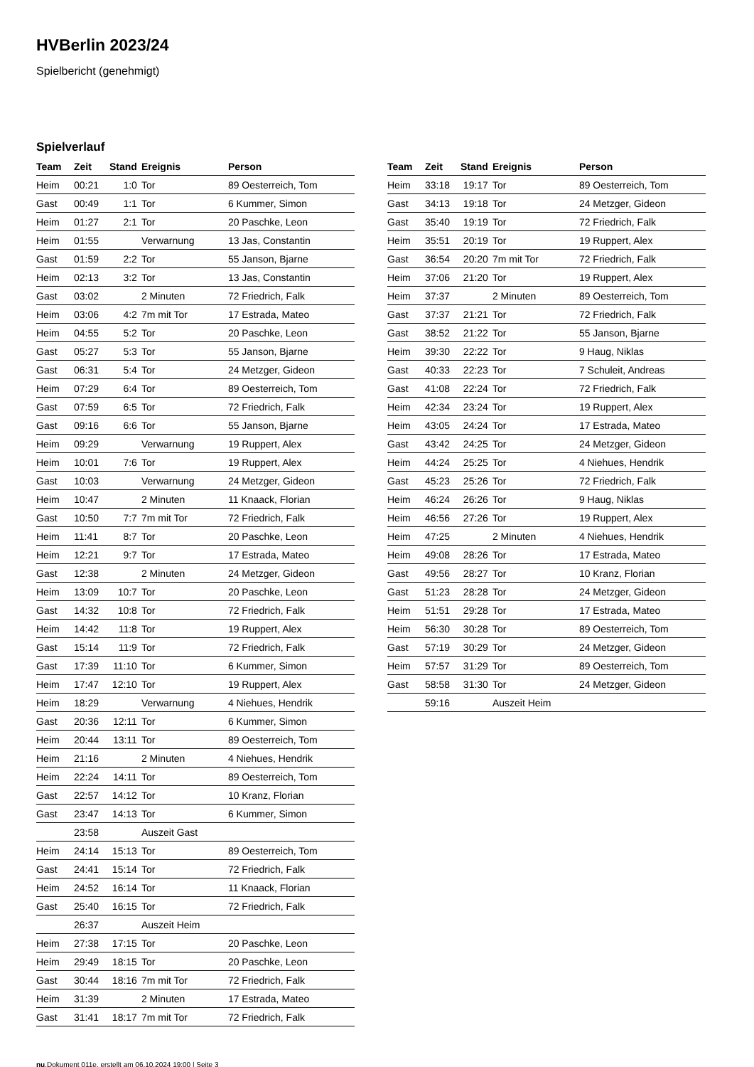HVBerlin 2023/24
Spielbericht (genehmigt)
Spielverlauf
| Team | Zeit | Stand | Ereignis | Person |
| --- | --- | --- | --- | --- |
| Heim | 00:21 | 1:0 | Tor | 89 Oesterreich, Tom |
| Gast | 00:49 | 1:1 | Tor | 6 Kummer, Simon |
| Heim | 01:27 | 2:1 | Tor | 20 Paschke, Leon |
| Heim | 01:55 | | Verwarnung | 13 Jas, Constantin |
| Gast | 01:59 | 2:2 | Tor | 55 Janson, Bjarne |
| Heim | 02:13 | 3:2 | Tor | 13 Jas, Constantin |
| Gast | 03:02 | | 2 Minuten | 72 Friedrich, Falk |
| Heim | 03:06 | 4:2 | 7m mit Tor | 17 Estrada, Mateo |
| Heim | 04:55 | 5:2 | Tor | 20 Paschke, Leon |
| Gast | 05:27 | 5:3 | Tor | 55 Janson, Bjarne |
| Gast | 06:31 | 5:4 | Tor | 24 Metzger, Gideon |
| Heim | 07:29 | 6:4 | Tor | 89 Oesterreich, Tom |
| Gast | 07:59 | 6:5 | Tor | 72 Friedrich, Falk |
| Gast | 09:16 | 6:6 | Tor | 55 Janson, Bjarne |
| Heim | 09:29 | | Verwarnung | 19 Ruppert, Alex |
| Heim | 10:01 | 7:6 | Tor | 19 Ruppert, Alex |
| Gast | 10:03 | | Verwarnung | 24 Metzger, Gideon |
| Heim | 10:47 | | 2 Minuten | 11 Knaack, Florian |
| Gast | 10:50 | 7:7 | 7m mit Tor | 72 Friedrich, Falk |
| Heim | 11:41 | 8:7 | Tor | 20 Paschke, Leon |
| Heim | 12:21 | 9:7 | Tor | 17 Estrada, Mateo |
| Gast | 12:38 | | 2 Minuten | 24 Metzger, Gideon |
| Heim | 13:09 | 10:7 | Tor | 20 Paschke, Leon |
| Gast | 14:32 | 10:8 | Tor | 72 Friedrich, Falk |
| Heim | 14:42 | 11:8 | Tor | 19 Ruppert, Alex |
| Gast | 15:14 | 11:9 | Tor | 72 Friedrich, Falk |
| Gast | 17:39 | 11:10 | Tor | 6 Kummer, Simon |
| Heim | 17:47 | 12:10 | Tor | 19 Ruppert, Alex |
| Heim | 18:29 | | Verwarnung | 4 Niehues, Hendrik |
| Gast | 20:36 | 12:11 | Tor | 6 Kummer, Simon |
| Heim | 20:44 | 13:11 | Tor | 89 Oesterreich, Tom |
| Heim | 21:16 | | 2 Minuten | 4 Niehues, Hendrik |
| Heim | 22:24 | 14:11 | Tor | 89 Oesterreich, Tom |
| Gast | 22:57 | 14:12 | Tor | 10 Kranz, Florian |
| Gast | 23:47 | 14:13 | Tor | 6 Kummer, Simon |
| | 23:58 | | Auszeit Gast | |
| Heim | 24:14 | 15:13 | Tor | 89 Oesterreich, Tom |
| Gast | 24:41 | 15:14 | Tor | 72 Friedrich, Falk |
| Heim | 24:52 | 16:14 | Tor | 11 Knaack, Florian |
| Gast | 25:40 | 16:15 | Tor | 72 Friedrich, Falk |
| | 26:37 | | Auszeit Heim | |
| Heim | 27:38 | 17:15 | Tor | 20 Paschke, Leon |
| Heim | 29:49 | 18:15 | Tor | 20 Paschke, Leon |
| Gast | 30:44 | 18:16 | 7m mit Tor | 72 Friedrich, Falk |
| Heim | 31:39 | | 2 Minuten | 17 Estrada, Mateo |
| Gast | 31:41 | 18:17 | 7m mit Tor | 72 Friedrich, Falk |
| Team | Zeit | Stand | Ereignis | Person |
| --- | --- | --- | --- | --- |
| Heim | 33:18 | 19:17 | Tor | 89 Oesterreich, Tom |
| Gast | 34:13 | 19:18 | Tor | 24 Metzger, Gideon |
| Gast | 35:40 | 19:19 | Tor | 72 Friedrich, Falk |
| Heim | 35:51 | 20:19 | Tor | 19 Ruppert, Alex |
| Gast | 36:54 | 20:20 | 7m mit Tor | 72 Friedrich, Falk |
| Heim | 37:06 | 21:20 | Tor | 19 Ruppert, Alex |
| Heim | 37:37 | | 2 Minuten | 89 Oesterreich, Tom |
| Gast | 37:37 | 21:21 | Tor | 72 Friedrich, Falk |
| Gast | 38:52 | 21:22 | Tor | 55 Janson, Bjarne |
| Heim | 39:30 | 22:22 | Tor | 9 Haug, Niklas |
| Gast | 40:33 | 22:23 | Tor | 7 Schuleit, Andreas |
| Gast | 41:08 | 22:24 | Tor | 72 Friedrich, Falk |
| Heim | 42:34 | 23:24 | Tor | 19 Ruppert, Alex |
| Heim | 43:05 | 24:24 | Tor | 17 Estrada, Mateo |
| Gast | 43:42 | 24:25 | Tor | 24 Metzger, Gideon |
| Heim | 44:24 | 25:25 | Tor | 4 Niehues, Hendrik |
| Gast | 45:23 | 25:26 | Tor | 72 Friedrich, Falk |
| Heim | 46:24 | 26:26 | Tor | 9 Haug, Niklas |
| Heim | 46:56 | 27:26 | Tor | 19 Ruppert, Alex |
| Heim | 47:25 | | 2 Minuten | 4 Niehues, Hendrik |
| Heim | 49:08 | 28:26 | Tor | 17 Estrada, Mateo |
| Gast | 49:56 | 28:27 | Tor | 10 Kranz, Florian |
| Gast | 51:23 | 28:28 | Tor | 24 Metzger, Gideon |
| Heim | 51:51 | 29:28 | Tor | 17 Estrada, Mateo |
| Heim | 56:30 | 30:28 | Tor | 89 Oesterreich, Tom |
| Gast | 57:19 | 30:29 | Tor | 24 Metzger, Gideon |
| Heim | 57:57 | 31:29 | Tor | 89 Oesterreich, Tom |
| Gast | 58:58 | 31:30 | Tor | 24 Metzger, Gideon |
| | 59:16 | | Auszeit Heim | |
nu.Dokument 011e, erstellt am 06.10.2024 19:00 | Seite 3